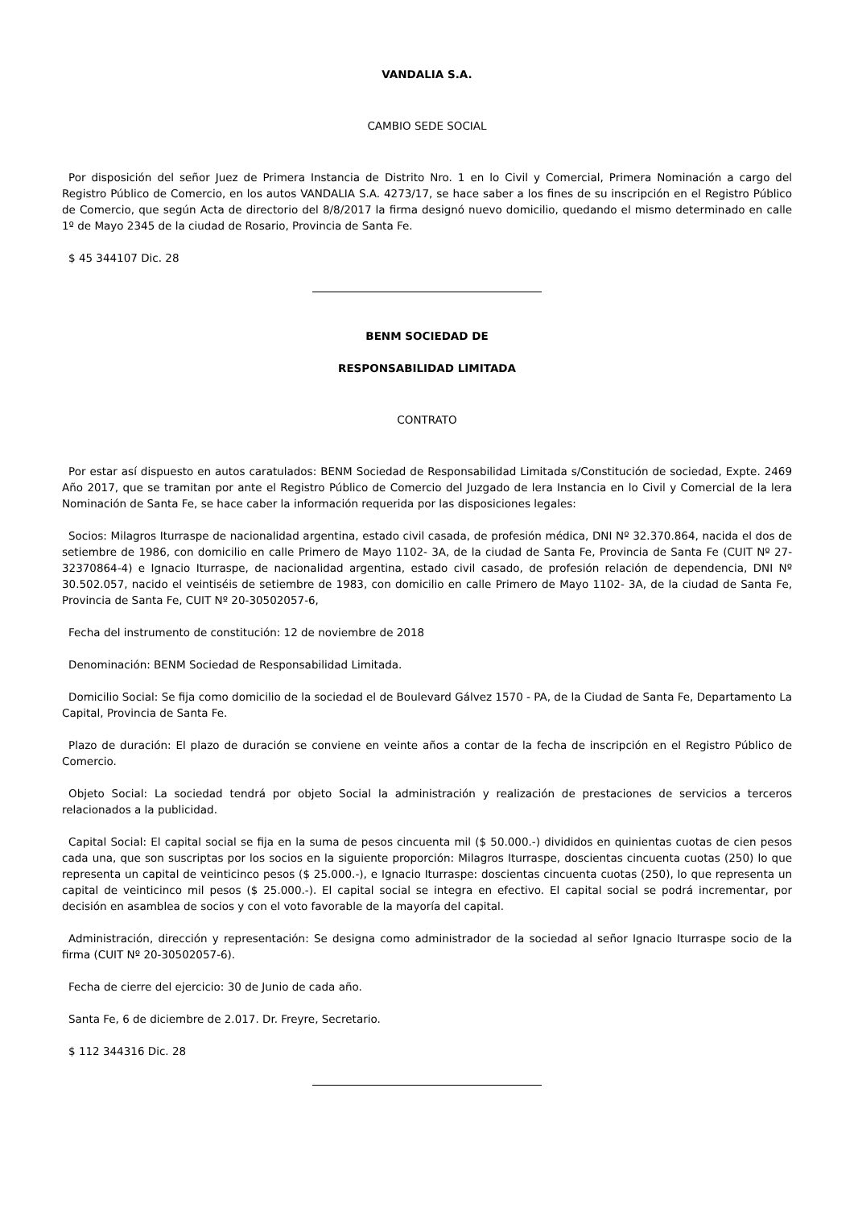VANDALIA S.A.
CAMBIO SEDE SOCIAL
Por disposición del señor Juez de Primera Instancia de Distrito Nro. 1 en lo Civil y Comercial, Primera Nominación a cargo del Registro Público de Comercio, en los autos VANDALIA S.A. 4273/17, se hace saber a los fines de su inscripción en el Registro Público de Comercio, que según Acta de directorio del 8/8/2017 la firma designó nuevo domicilio, quedando el mismo determinado en calle 1º de Mayo 2345 de la ciudad de Rosario, Provincia de Santa Fe.
$ 45 344107 Dic. 28
BENM SOCIEDAD DE
RESPONSABILIDAD LIMITADA
CONTRATO
Por estar así dispuesto en autos caratulados: BENM Sociedad de Responsabilidad Limitada s/Constitución de sociedad, Expte. 2469 Año 2017, que se tramitan por ante el Registro Público de Comercio del Juzgado de lera Instancia en lo Civil y Comercial de la lera Nominación de Santa Fe, se hace caber la información requerida por las disposiciones legales:
Socios: Milagros Iturraspe de nacionalidad argentina, estado civil casada, de profesión médica, DNI Nº 32.370.864, nacida el dos de setiembre de 1986, con domicilio en calle Primero de Mayo 1102- 3A, de la ciudad de Santa Fe, Provincia de Santa Fe (CUIT Nº 27-32370864-4) e Ignacio Iturraspe, de nacionalidad argentina, estado civil casado, de profesión relación de dependencia, DNI Nº 30.502.057, nacido el veintiséis de setiembre de 1983, con domicilio en calle Primero de Mayo 1102- 3A, de la ciudad de Santa Fe, Provincia de Santa Fe, CUIT Nº 20-30502057-6,
Fecha del instrumento de constitución: 12 de noviembre de 2018
Denominación: BENM Sociedad de Responsabilidad Limitada.
Domicilio Social: Se fija como domicilio de la sociedad el de Boulevard Gálvez 1570 - PA, de la Ciudad de Santa Fe, Departamento La Capital, Provincia de Santa Fe.
Plazo de duración: El plazo de duración se conviene en veinte años a contar de la fecha de inscripción en el Registro Público de Comercio.
Objeto Social: La sociedad tendrá por objeto Social la administración y realización de prestaciones de servicios a terceros relacionados a la publicidad.
Capital Social: El capital social se fija en la suma de pesos cincuenta mil ($ 50.000.-) divididos en quinientas cuotas de cien pesos cada una, que son suscriptas por los socios en la siguiente proporción: Milagros Iturraspe, doscientas cincuenta cuotas (250) lo que representa un capital de veinticinco pesos ($ 25.000.-), e Ignacio Iturraspe: doscientas cincuenta cuotas (250), lo que representa un capital de veinticinco mil pesos ($ 25.000.-). El capital social se integra en efectivo. El capital social se podrá incrementar, por decisión en asamblea de socios y con el voto favorable de la mayoría del capital.
Administración, dirección y representación: Se designa como administrador de la sociedad al señor Ignacio Iturraspe socio de la firma (CUIT Nº 20-30502057-6).
Fecha de cierre del ejercicio: 30 de Junio de cada año.
Santa Fe, 6 de diciembre de 2.017. Dr. Freyre, Secretario.
$ 112 344316 Dic. 28